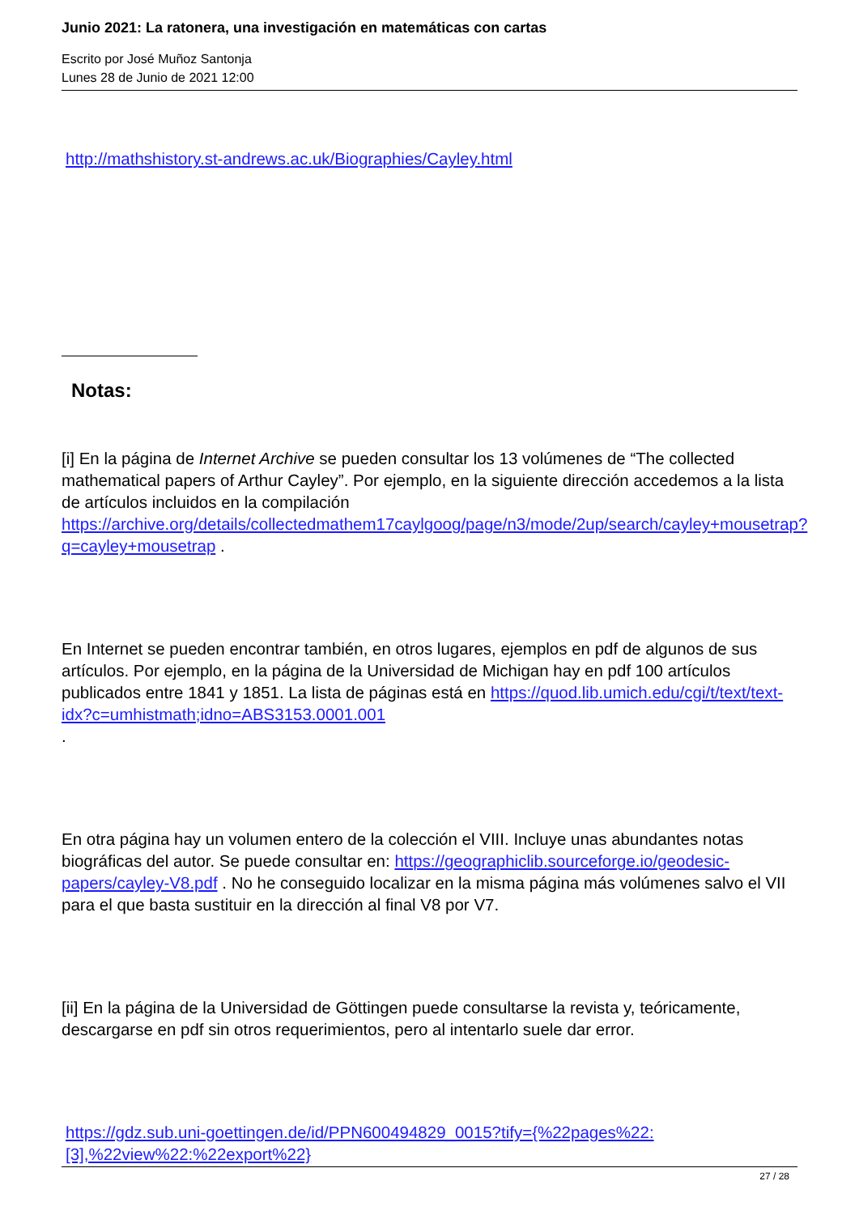Junio 2021: La ratonera, una investigación en matemáticas con cartas
Escrito por José Muñoz Santonja
Lunes 28 de Junio de 2021 12:00
http://mathshistory.st-andrews.ac.uk/Biographies/Cayley.html
Notas:
[i] En la página de Internet Archive se pueden consultar los 13 volúmenes de “The collected mathematical papers of Arthur Cayley”. Por ejemplo, en la siguiente dirección accedemos a la lista de artículos incluidos en la compilación https://archive.org/details/collectedmathem17caylgoog/page/n3/mode/2up/search/cayley+mousetrap?q=cayley+mousetrap .
En Internet se pueden encontrar también, en otros lugares, ejemplos en pdf de algunos de sus artículos. Por ejemplo, en la página de la Universidad de Michigan hay en pdf 100 artículos publicados entre 1841 y 1851. La lista de páginas está en https://quod.lib.umich.edu/cgi/t/text/text-idx?c=umhistmath;idno=ABS3153.0001.001
.
En otra página hay un volumen entero de la colección el VIII. Incluye unas abundantes notas biográficas del autor. Se puede consultar en: https://geographiclib.sourceforge.io/geodesic-papers/cayley-V8.pdf . No he conseguido localizar en la misma página más volúmenes salvo el VII para el que basta sustituir en la dirección al final V8 por V7.
[ii] En la página de la Universidad de Göttingen puede consultarse la revista y, teóricamente, descargarse en pdf sin otros requerimientos, pero al intentarlo suele dar error.
https://gdz.sub.uni-goettingen.de/id/PPN600494829_0015?tify={%22pages%22:[3],%22view%22:%22export%22}
27 / 28